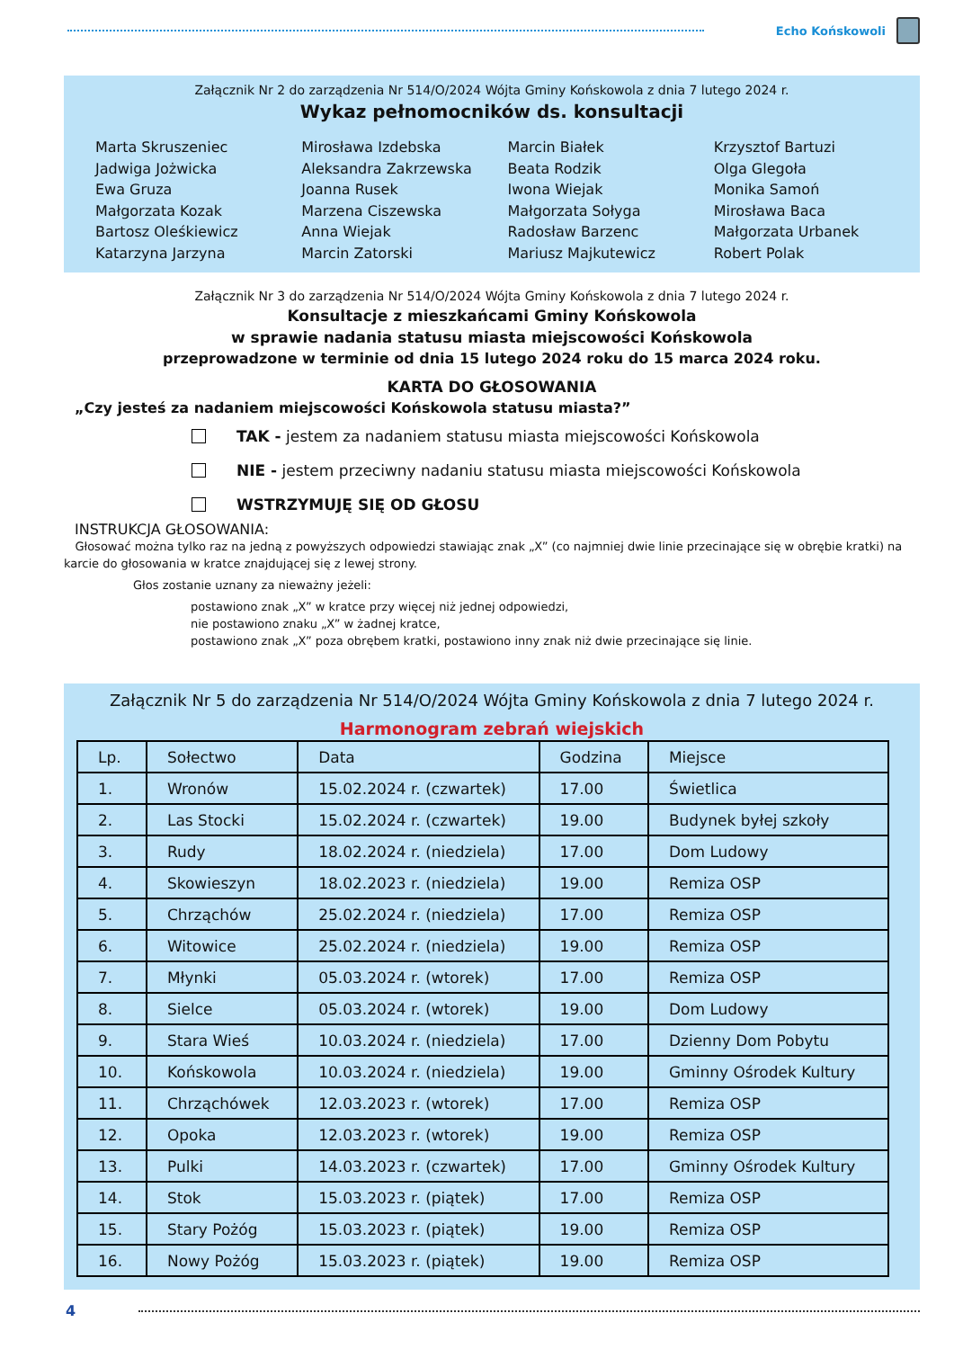Echo Końskowoli
Załącznik Nr 2 do zarządzenia Nr 514/O/2024 Wójta Gminy Końskowola z dnia 7 lutego 2024 r.
Wykaz pełnomocników ds. konsultacji
Marta Skruszeniec
Jadwiga Jożwicka
Ewa Gruza
Małgorzata Kozak
Bartosz Oleśkiewicz
Katarzyna Jarzyna
Mirosława Izdebska
Aleksandra Zakrzewska
Joanna Rusek
Marzena Ciszewska
Anna Wiejak
Marcin Zatorski
Marcin Białek
Beata Rodzik
Iwona Wiejak
Małgorzata Sołyga
Radosław Barzenc
Mariusz Majkutewicz
Krzysztof Bartuzi
Olga Glegoła
Monika Samoń
Mirosława Baca
Małgorzata Urbanek
Robert Polak
Załącznik Nr 3 do zarządzenia Nr 514/O/2024 Wójta Gminy Końskowola z dnia 7 lutego 2024 r.
Konsultacje z mieszkańcami Gminy Końskowola
w sprawie nadania statusu miasta miejscowości Końskowola
przeprowadzone w terminie od dnia 15 lutego 2024 roku do 15 marca 2024 roku.
KARTA DO GŁOSOWANIA
„Czy jesteś za nadaniem miejscowości Końskowola statusu miasta?”
TAK - jestem za nadaniem statusu miasta miejscowości Końskowola
NIE - jestem przeciwny nadaniu statusu miasta miejscowości Końskowola
WSTRZYMUJĘ SIĘ OD GŁOSU
INSTRUKCJA GŁOSOWANIA:
Głosować można tylko raz na jedną z powyższych odpowiedzi stawiając znak „X” (co najmniej dwie linie przecinające się w obrębie kratki) na karcie do głosowania w kratce znajdującej się z lewej strony.
Głos zostanie uznany za nieważny jeżeli:
postawiono znak „X” w kratce przy więcej niż jednej odpowiedzi,
nie postawiono znaku „X” w żadnej kratce,
postawiono znak „X” poza obrębem kratki, postawiono inny znak niż dwie przecinające się linie.
Załącznik Nr 5 do zarządzenia Nr 514/O/2024 Wójta Gminy Końskowola z dnia 7 lutego 2024 r.
Harmonogram zebrań wiejskich
| Lp. | Sołectwo | Data | Godzina | Miejsce |
| --- | --- | --- | --- | --- |
| 1. | Wronów | 15.02.2024 r. (czwartek) | 17.00 | Świetlica |
| 2. | Las Stocki | 15.02.2024 r. (czwartek) | 19.00 | Budynek byłej szkoły |
| 3. | Rudy | 18.02.2024 r. (niedziela) | 17.00 | Dom Ludowy |
| 4. | Skowieszyn | 18.02.2023 r. (niedziela) | 19.00 | Remiza OSP |
| 5. | Chrząchów | 25.02.2024 r. (niedziela) | 17.00 | Remiza OSP |
| 6. | Witowice | 25.02.2024 r. (niedziela) | 19.00 | Remiza OSP |
| 7. | Młynki | 05.03.2024 r. (wtorek) | 17.00 | Remiza OSP |
| 8. | Sielce | 05.03.2024 r. (wtorek) | 19.00 | Dom Ludowy |
| 9. | Stara Wieś | 10.03.2024 r. (niedziela) | 17.00 | Dzienny Dom Pobytu |
| 10. | Końskowola | 10.03.2024 r. (niedziela) | 19.00 | Gminny Ośrodek Kultury |
| 11. | Chrząchówek | 12.03.2023 r. (wtorek) | 17.00 | Remiza OSP |
| 12. | Opoka | 12.03.2023 r. (wtorek) | 19.00 | Remiza OSP |
| 13. | Pulki | 14.03.2023 r. (czwartek) | 17.00 | Gminny Ośrodek Kultury |
| 14. | Stok | 15.03.2023 r. (piątek) | 17.00 | Remiza OSP |
| 15. | Stary Pożóg | 15.03.2023 r. (piątek) | 19.00 | Remiza OSP |
| 16. | Nowy Pożóg | 15.03.2023 r. (piątek) | 19.00 | Remiza OSP |
4